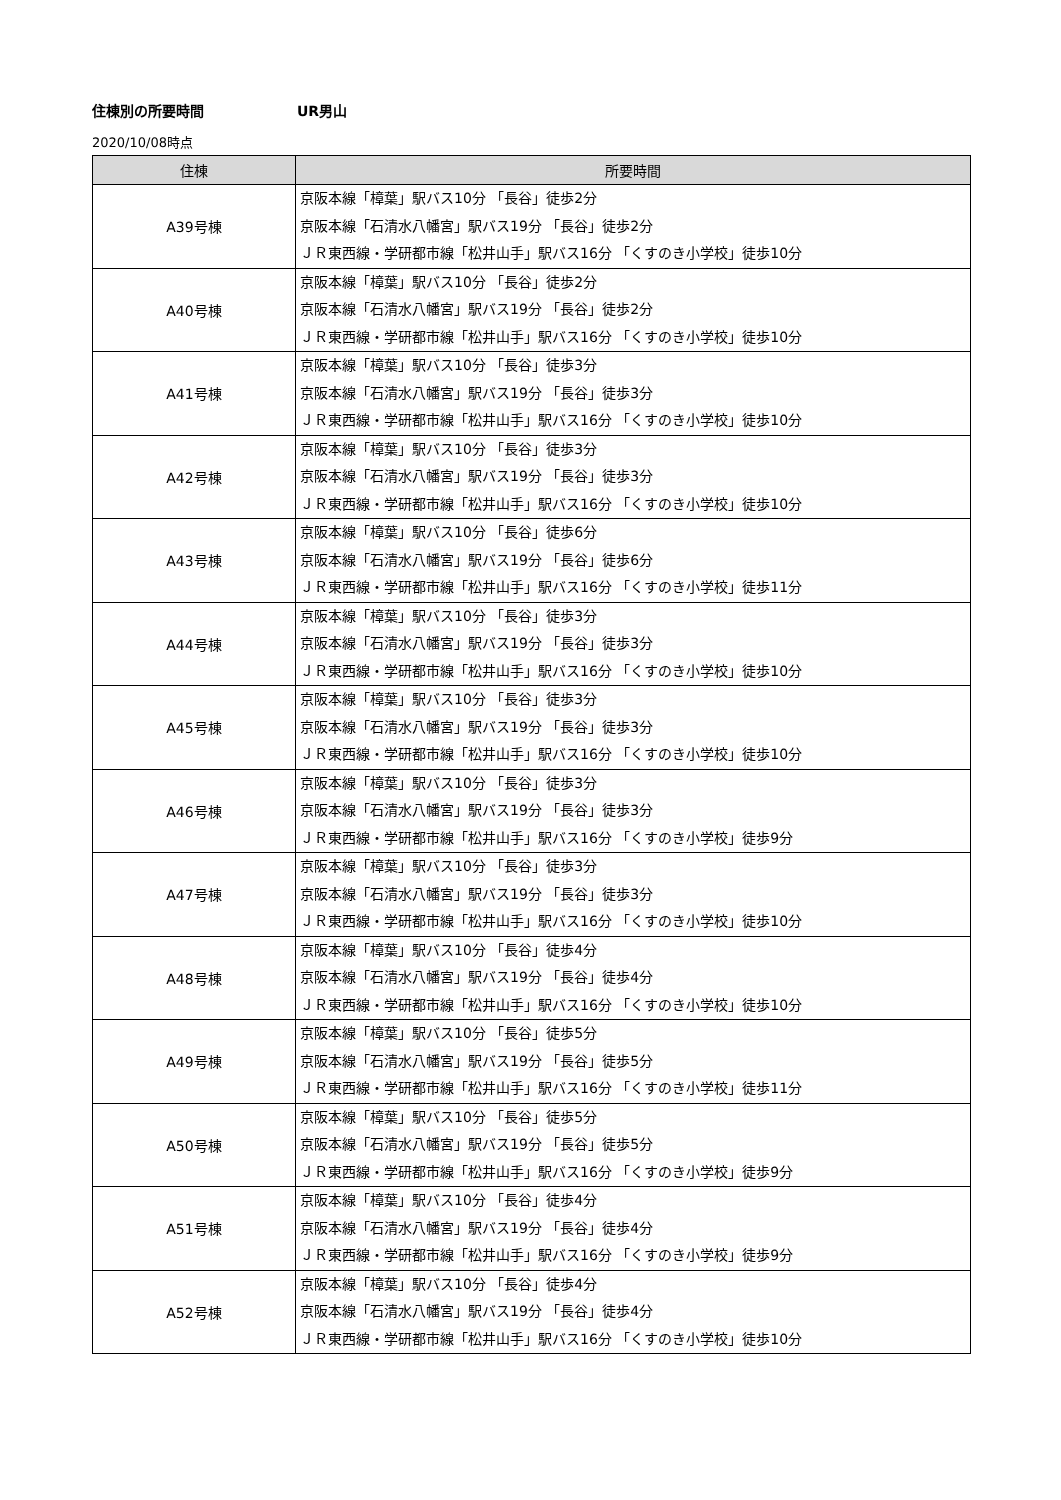住棟別の所要時間 UR男山
2020/10/08時点
| 住棟 | 所要時間 |
| --- | --- |
| A39号棟 | 京阪本線「樟葉」駅バス10分 「長谷」徒歩2分 京阪本線「石清水八幡宮」駅バス19分 「長谷」徒歩2分 ＪＲ東西線・学研都市線「松井山手」駅バス16分 「くすのき小学校」徒歩10分 |
| A40号棟 | 京阪本線「樟葉」駅バス10分 「長谷」徒歩2分 京阪本線「石清水八幡宮」駅バス19分 「長谷」徒歩2分 ＪＲ東西線・学研都市線「松井山手」駅バス16分 「くすのき小学校」徒歩10分 |
| A41号棟 | 京阪本線「樟葉」駅バス10分 「長谷」徒歩3分 京阪本線「石清水八幡宮」駅バス19分 「長谷」徒歩3分 ＪＲ東西線・学研都市線「松井山手」駅バス16分 「くすのき小学校」徒歩10分 |
| A42号棟 | 京阪本線「樟葉」駅バス10分 「長谷」徒歩3分 京阪本線「石清水八幡宮」駅バス19分 「長谷」徒歩3分 ＪＲ東西線・学研都市線「松井山手」駅バス16分 「くすのき小学校」徒歩10分 |
| A43号棟 | 京阪本線「樟葉」駅バス10分 「長谷」徒歩6分 京阪本線「石清水八幡宮」駅バス19分 「長谷」徒歩6分 ＪＲ東西線・学研都市線「松井山手」駅バス16分 「くすのき小学校」徒歩11分 |
| A44号棟 | 京阪本線「樟葉」駅バス10分 「長谷」徒歩3分 京阪本線「石清水八幡宮」駅バス19分 「長谷」徒歩3分 ＪＲ東西線・学研都市線「松井山手」駅バス16分 「くすのき小学校」徒歩10分 |
| A45号棟 | 京阪本線「樟葉」駅バス10分 「長谷」徒歩3分 京阪本線「石清水八幡宮」駅バス19分 「長谷」徒歩3分 ＪＲ東西線・学研都市線「松井山手」駅バス16分 「くすのき小学校」徒歩10分 |
| A46号棟 | 京阪本線「樟葉」駅バス10分 「長谷」徒歩3分 京阪本線「石清水八幡宮」駅バス19分 「長谷」徒歩3分 ＪＲ東西線・学研都市線「松井山手」駅バス16分 「くすのき小学校」徒歩9分 |
| A47号棟 | 京阪本線「樟葉」駅バス10分 「長谷」徒歩3分 京阪本線「石清水八幡宮」駅バス19分 「長谷」徒歩3分 ＪＲ東西線・学研都市線「松井山手」駅バス16分 「くすのき小学校」徒歩10分 |
| A48号棟 | 京阪本線「樟葉」駅バス10分 「長谷」徒歩4分 京阪本線「石清水八幡宮」駅バス19分 「長谷」徒歩4分 ＪＲ東西線・学研都市線「松井山手」駅バス16分 「くすのき小学校」徒歩10分 |
| A49号棟 | 京阪本線「樟葉」駅バス10分 「長谷」徒歩5分 京阪本線「石清水八幡宮」駅バス19分 「長谷」徒歩5分 ＪＲ東西線・学研都市線「松井山手」駅バス16分 「くすのき小学校」徒歩11分 |
| A50号棟 | 京阪本線「樟葉」駅バス10分 「長谷」徒歩5分 京阪本線「石清水八幡宮」駅バス19分 「長谷」徒歩5分 ＪＲ東西線・学研都市線「松井山手」駅バス16分 「くすのき小学校」徒歩9分 |
| A51号棟 | 京阪本線「樟葉」駅バス10分 「長谷」徒歩4分 京阪本線「石清水八幡宮」駅バス19分 「長谷」徒歩4分 ＪＲ東西線・学研都市線「松井山手」駅バス16分 「くすのき小学校」徒歩9分 |
| A52号棟 | 京阪本線「樟葉」駅バス10分 「長谷」徒歩4分 京阪本線「石清水八幡宮」駅バス19分 「長谷」徒歩4分 ＪＲ東西線・学研都市線「松井山手」駅バス16分 「くすのき小学校」徒歩10分 |